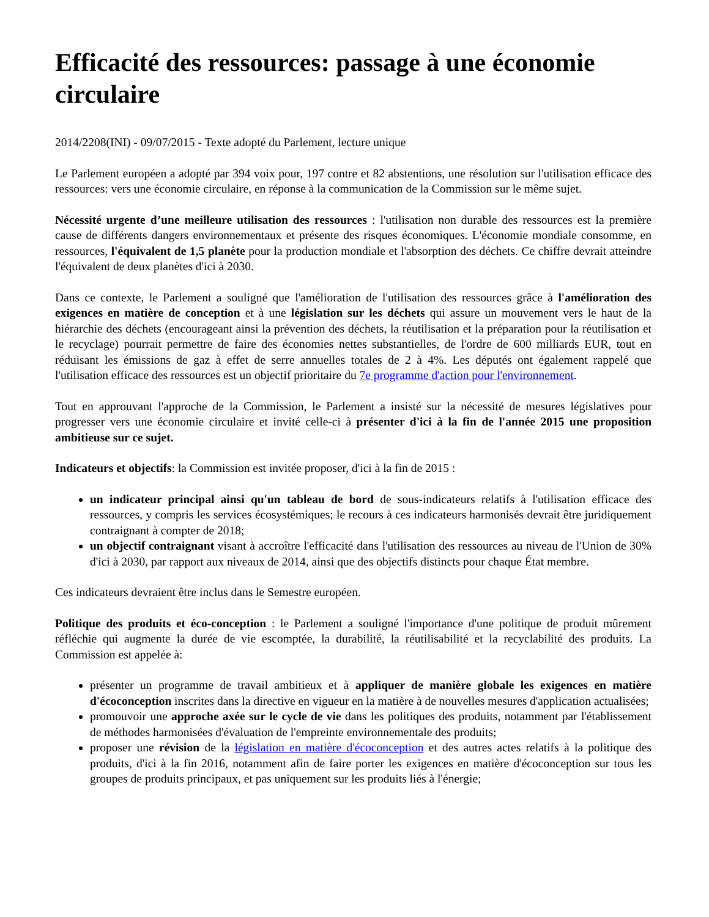Efficacité des ressources: passage à une économie circulaire
2014/2208(INI) - 09/07/2015 - Texte adopté du Parlement, lecture unique
Le Parlement européen a adopté par 394 voix pour, 197 contre et 82 abstentions, une résolution sur l'utilisation efficace des ressources: vers une économie circulaire, en réponse à la communication de la Commission sur le même sujet.
Nécessité urgente d’une meilleure utilisation des ressources : l'utilisation non durable des ressources est la première cause de différents dangers environnementaux et présente des risques économiques. L'économie mondiale consomme, en ressources, l'équivalent de 1,5 planète pour la production mondiale et l'absorption des déchets. Ce chiffre devrait atteindre l'équivalent de deux planètes d'ici à 2030.
Dans ce contexte, le Parlement a souligné que l'amélioration de l'utilisation des ressources grâce à l'amélioration des exigences en matière de conception et à une législation sur les déchets qui assure un mouvement vers le haut de la hiérarchie des déchets (encourageant ainsi la prévention des déchets, la réutilisation et la préparation pour la réutilisation et le recyclage) pourrait permettre de faire des économies nettes substantielles, de l'ordre de 600 milliards EUR, tout en réduisant les émissions de gaz à effet de serre annuelles totales de 2 à 4%. Les députés ont également rappelé que l'utilisation efficace des ressources est un objectif prioritaire du 7e programme d'action pour l'environnement.
Tout en approuvant l'approche de la Commission, le Parlement a insisté sur la nécessité de mesures législatives pour progresser vers une économie circulaire et invité celle-ci à présenter d'ici à la fin de l'année 2015 une proposition ambitieuse sur ce sujet.
Indicateurs et objectifs: la Commission est invitée proposer, d'ici à la fin de 2015 :
un indicateur principal ainsi qu'un tableau de bord de sous-indicateurs relatifs à l'utilisation efficace des ressources, y compris les services écosystémiques; le recours à ces indicateurs harmonisés devrait être juridiquement contraignant à compter de 2018;
un objectif contraignant visant à accroître l'efficacité dans l'utilisation des ressources au niveau de l'Union de 30% d'ici à 2030, par rapport aux niveaux de 2014, ainsi que des objectifs distincts pour chaque État membre.
Ces indicateurs devraient être inclus dans le Semestre européen.
Politique des produits et éco-conception : le Parlement a souligné l'importance d'une politique de produit mûrement réfléchie qui augmente la durée de vie escomptée, la durabilité, la réutilisabilité et la recyclabilité des produits. La Commission est appelée à:
présenter un programme de travail ambitieux et à appliquer de manière globale les exigences en matière d'écoconception inscrites dans la directive en vigueur en la matière à de nouvelles mesures d'application actualisées;
promouvoir une approche axée sur le cycle de vie dans les politiques des produits, notamment par l'établissement de méthodes harmonisées d'évaluation de l'empreinte environnementale des produits;
proposer une révision de la législation en matière d'écoconception et des autres actes relatifs à la politique des produits, d'ici à la fin 2016, notamment afin de faire porter les exigences en matière d'écoconception sur tous les groupes de produits principaux, et pas uniquement sur les produits liés à l'énergie;